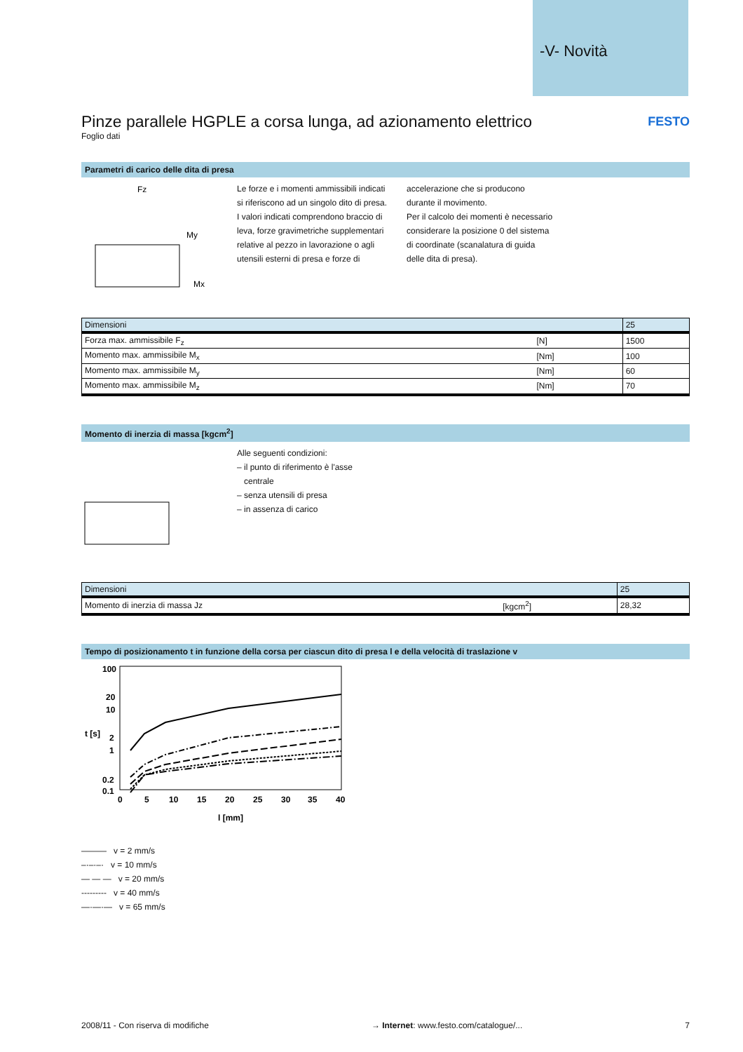-V- Novità
Pinze parallele HGPLE a corsa lunga, ad azionamento elettrico
FESTO
Foglio dati
Parametri di carico delle dita di presa
Fz
My
Mx
Le forze e i momenti ammissibili indicati si riferiscono ad un singolo dito di presa. I valori indicati comprendono braccio di leva, forze gravimetriche supplementari relative al pezzo in lavorazione o agli utensili esterni di presa e forze di
accelerazione che si producono durante il movimento.
Per il calcolo dei momenti è necessario considerare la posizione 0 del sistema di coordinate (scanalatura di guida delle dita di presa).
| Dimensioni | | 25 |
| --- | --- | --- |
| Forza max. ammissibile F<sub>z</sub> | [N] | 1500 |
| Momento max. ammissibile M<sub>x</sub> | [Nm] | 100 |
| Momento max. ammissibile M<sub>y</sub> | [Nm] | 60 |
| Momento max. ammissibile M<sub>z</sub> | [Nm] | 70 |
Momento di inerzia di massa [kgcm<sup>2</sup>]
Alle seguenti condizioni:
– il punto di riferimento è l'asse
centrale
– senza utensili di presa
– in assenza di carico
| Dimensioni | | 25 |
| --- | --- | --- |
| Momento di inerzia di massa Jz | [kgcm<sup>2</sup>] | 28,32 |
Tempo di posizionamento t in funzione della corsa per ciascun dito di presa l e della velocità di traslazione v
100
20
10
2
1
0.2
0.1
0
5
10
15
20
25
30
35
40
l [mm]
t [s]
——— v = 2 mm/s
–·–·–· v = 10 mm/s
— — — v = 20 mm/s
--------- v = 40 mm/s
—·—·— v = 65 mm/s
2008/11 - Con riserva di modifiche → Internet: www.festo.com/catalogue/... 7